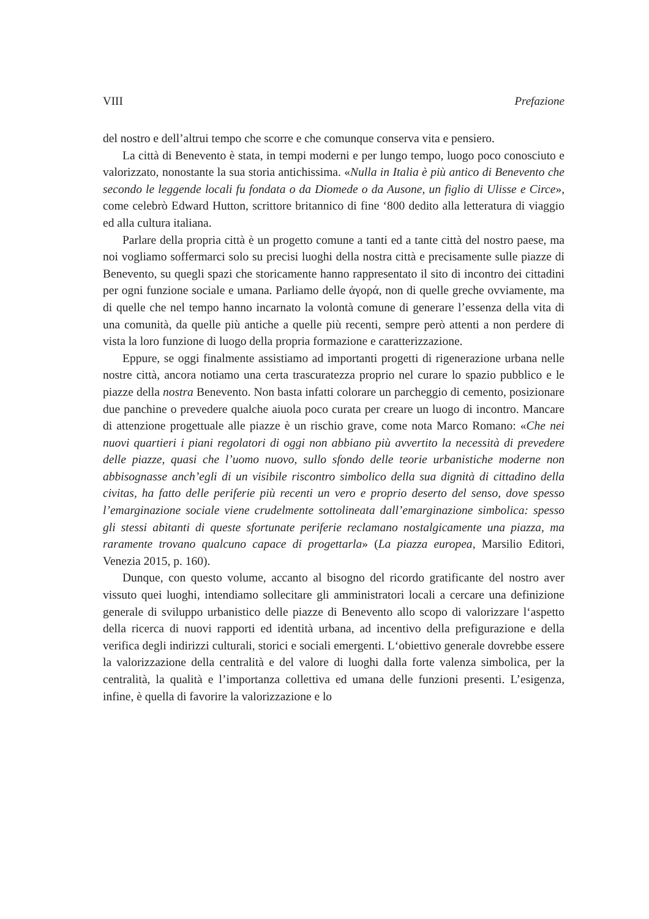VIII Prefazione
del nostro e dell’altrui tempo che scorre e che comunque conserva vita e pensiero.
La città di Benevento è stata, in tempi moderni e per lungo tempo, luogo poco conosciuto e valorizzato, nonostante la sua storia antichissima. «Nulla in Italia è più antico di Benevento che secondo le leggende locali fu fondata o da Diomede o da Ausone, un figlio di Ulisse e Circe», come celebrò Edward Hutton, scrittore britannico di fine ‘800 dedito alla letteratura di viaggio ed alla cultura italiana.
Parlare della propria città è un progetto comune a tanti ed a tante città del nostro paese, ma noi vogliamo soffermarci solo su precisi luoghi della nostra città e precisamente sulle piazze di Benevento, su quegli spazi che storicamente hanno rappresentato il sito di incontro dei cittadini per ogni funzione sociale e umana. Parliamo delle ἀγορά, non di quelle greche ovviamente, ma di quelle che nel tempo hanno incarnato la volontà comune di generare l’essenza della vita di una comunità, da quelle più antiche a quelle più recenti, sempre però attenti a non perdere di vista la loro funzione di luogo della propria formazione e caratterizzazione.
Eppure, se oggi finalmente assistiamo ad importanti progetti di rigenerazione urbana nelle nostre città, ancora notiamo una certa trascuratezza proprio nel curare lo spazio pubblico e le piazze della nostra Benevento. Non basta infatti colorare un parcheggio di cemento, posizionare due panchine o prevedere qualche aiuola poco curata per creare un luogo di incontro. Mancare di attenzione progettuale alle piazze è un rischio grave, come nota Marco Romano: «Che nei nuovi quartieri i piani regolatori di oggi non abbiano più avvertito la necessità di prevedere delle piazze, quasi che l’uomo nuovo, sullo sfondo delle teorie urbanistiche moderne non abbisognasse anch’egli di un visibile riscontro simbolico della sua dignità di cittadino della civitas, ha fatto delle periferie più recenti un vero e proprio deserto del senso, dove spesso l’emarginazione sociale viene crudelmente sottolineata dall’emarginazione simbolica: spesso gli stessi abitanti di queste sfortunate periferie reclamano nostalgicamente una piazza, ma raramente trovano qualcuno capace di progettarla» (La piazza europea, Marsilio Editori, Venezia 2015, p. 160).
Dunque, con questo volume, accanto al bisogno del ricordo gratificante del nostro aver vissuto quei luoghi, intendiamo sollecitare gli amministratori locali a cercare una definizione generale di sviluppo urbanistico delle piazze di Benevento allo scopo di valorizzare l‘aspetto della ricerca di nuovi rapporti ed identità urbana, ad incentivo della prefigurazione e della verifica degli indirizzi culturali, storici e sociali emergenti. L‘obiettivo generale dovrebbe essere la valorizzazione della centralità e del valore di luoghi dalla forte valenza simbolica, per la centralità, la qualità e l’importanza collettiva ed umana delle funzioni presenti. L’esigenza, infine, è quella di favorire la valorizzazione e lo